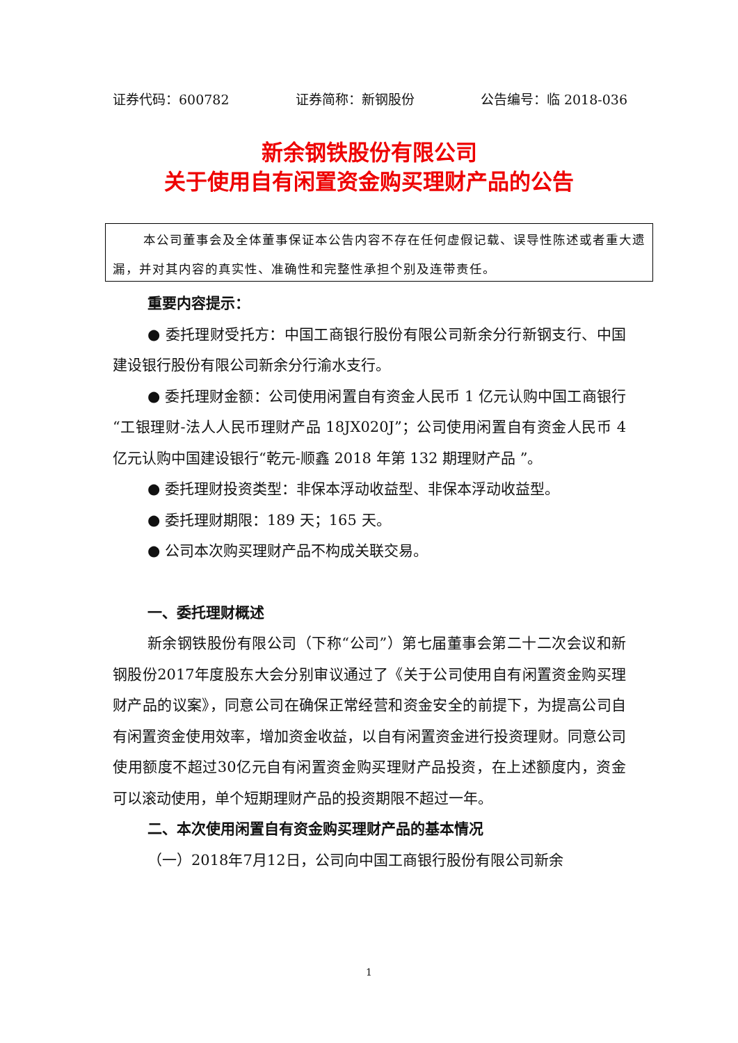证券代码：600782 证券简称：新钢股份 公告编号：临 2018-036
新余钢铁股份有限公司
关于使用自有闲置资金购买理财产品的公告
本公司董事会及全体董事保证本公告内容不存在任何虚假记载、误导性陈述或者重大遗漏，并对其内容的真实性、准确性和完整性承担个别及连带责任。
重要内容提示：
● 委托理财受托方：中国工商银行股份有限公司新余分行新钢支行、中国建设银行股份有限公司新余分行渝水支行。
● 委托理财金额：公司使用闲置自有资金人民币 1 亿元认购中国工商银行“工银理财-法人人民币理财产品 18JX020J”；公司使用闲置自有资金人民币 4 亿元认购中国建设银行“乾元-顺鑫 2018 年第 132 期理财产品 ”。
● 委托理财投资类型：非保本浮动收益型、非保本浮动收益型。
● 委托理财期限：189 天；165 天。
● 公司本次购买理财产品不构成关联交易。
一、委托理财概述
新余钢铁股份有限公司（下称“公司”）第七届董事会第二十二次会议和新钢股份2017年度股东大会分别审议通过了《关于公司使用自有闲置资金购买理财产品的议案》，同意公司在确保正常经营和资金安全的前提下，为提高公司自有闲置资金使用效率，增加资金收益，以自有闲置资金进行投资理财。同意公司使用额度不超过30亿元自有闲置资金购买理财产品投资，在上述额度内，资金可以滚动使用，单个短期理财产品的投资期限不超过一年。
二、本次使用闲置自有资金购买理财产品的基本情况
（一）2018年7月12日，公司向中国工商银行股份有限公司新余
1